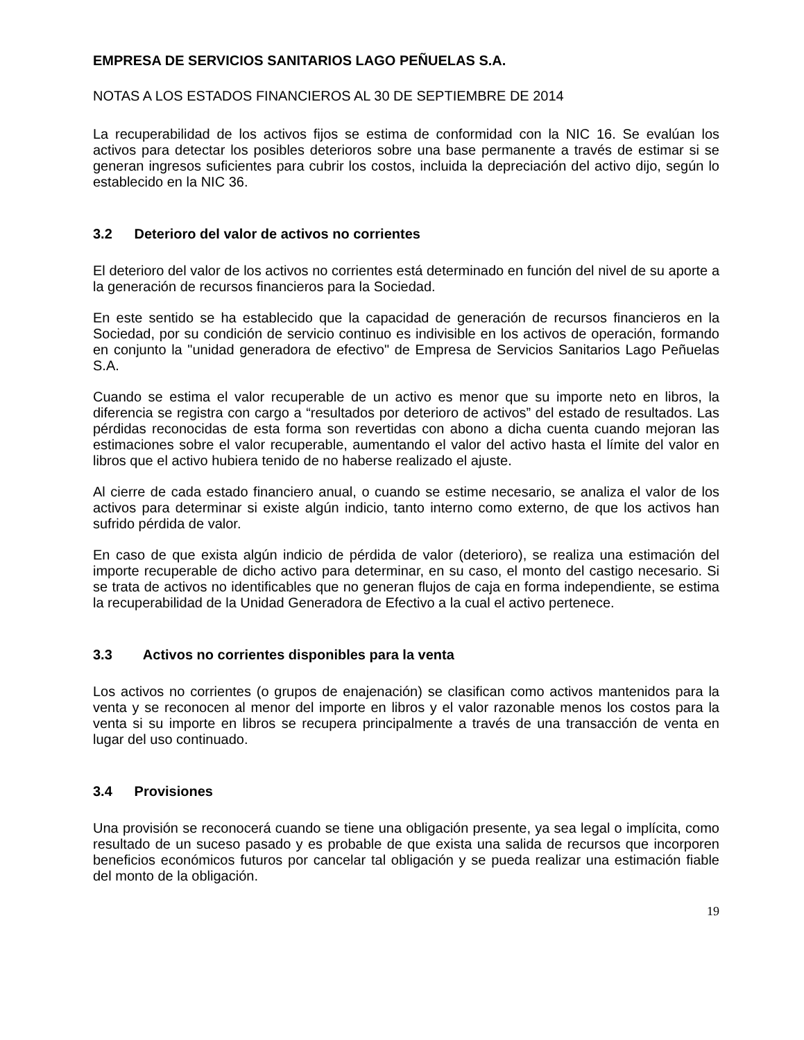EMPRESA DE SERVICIOS SANITARIOS LAGO PEÑUELAS S.A.
NOTAS A LOS ESTADOS FINANCIEROS AL 30 DE SEPTIEMBRE DE 2014
La recuperabilidad de los activos fijos se estima de conformidad con la NIC 16. Se evalúan los activos para detectar los posibles deterioros sobre una base permanente a través de estimar si se generan ingresos suficientes para cubrir los costos, incluida la depreciación del activo dijo, según lo establecido en la NIC 36.
3.2 Deterioro del valor de activos no corrientes
El deterioro del valor de los activos no corrientes está determinado en función del nivel de su aporte a la generación de recursos financieros para la Sociedad.
En este sentido se ha establecido que la capacidad de generación de recursos financieros en la Sociedad, por su condición de servicio continuo es indivisible en los activos de operación, formando en conjunto la "unidad generadora de efectivo" de Empresa de Servicios Sanitarios Lago Peñuelas S.A.
Cuando se estima el valor recuperable de un activo es menor que su importe neto en libros, la diferencia se registra con cargo a “resultados por deterioro de activos” del estado de resultados. Las pérdidas reconocidas de esta forma son revertidas con abono a dicha cuenta cuando mejoran las estimaciones sobre el valor recuperable, aumentando el valor del activo hasta el límite del valor en libros que el activo hubiera tenido de no haberse realizado el ajuste.
Al cierre de cada estado financiero anual, o cuando se estime necesario, se analiza el valor de los activos para determinar si existe algún indicio, tanto interno como externo, de que los activos han sufrido pérdida de valor.
En caso de que exista algún indicio de pérdida de valor (deterioro), se realiza una estimación del importe recuperable de dicho activo para determinar, en su caso, el monto del castigo necesario. Si se trata de activos no identificables que no generan flujos de caja en forma independiente, se estima la recuperabilidad de la Unidad Generadora de Efectivo a la cual el activo pertenece.
3.3 Activos no corrientes disponibles para la venta
Los activos no corrientes (o grupos de enajenación) se clasifican como activos mantenidos para la venta y se reconocen al menor del importe en libros y el valor razonable menos los costos para la venta si su importe en libros se recupera principalmente a través de una transacción de venta en lugar del uso continuado.
3.4 Provisiones
Una provisión se reconocerá cuando se tiene una obligación presente, ya sea legal o implícita, como resultado de un suceso pasado y es probable de que exista una salida de recursos que incorporen beneficios económicos futuros por cancelar tal obligación y se pueda realizar una estimación fiable del monto de la obligación.
19